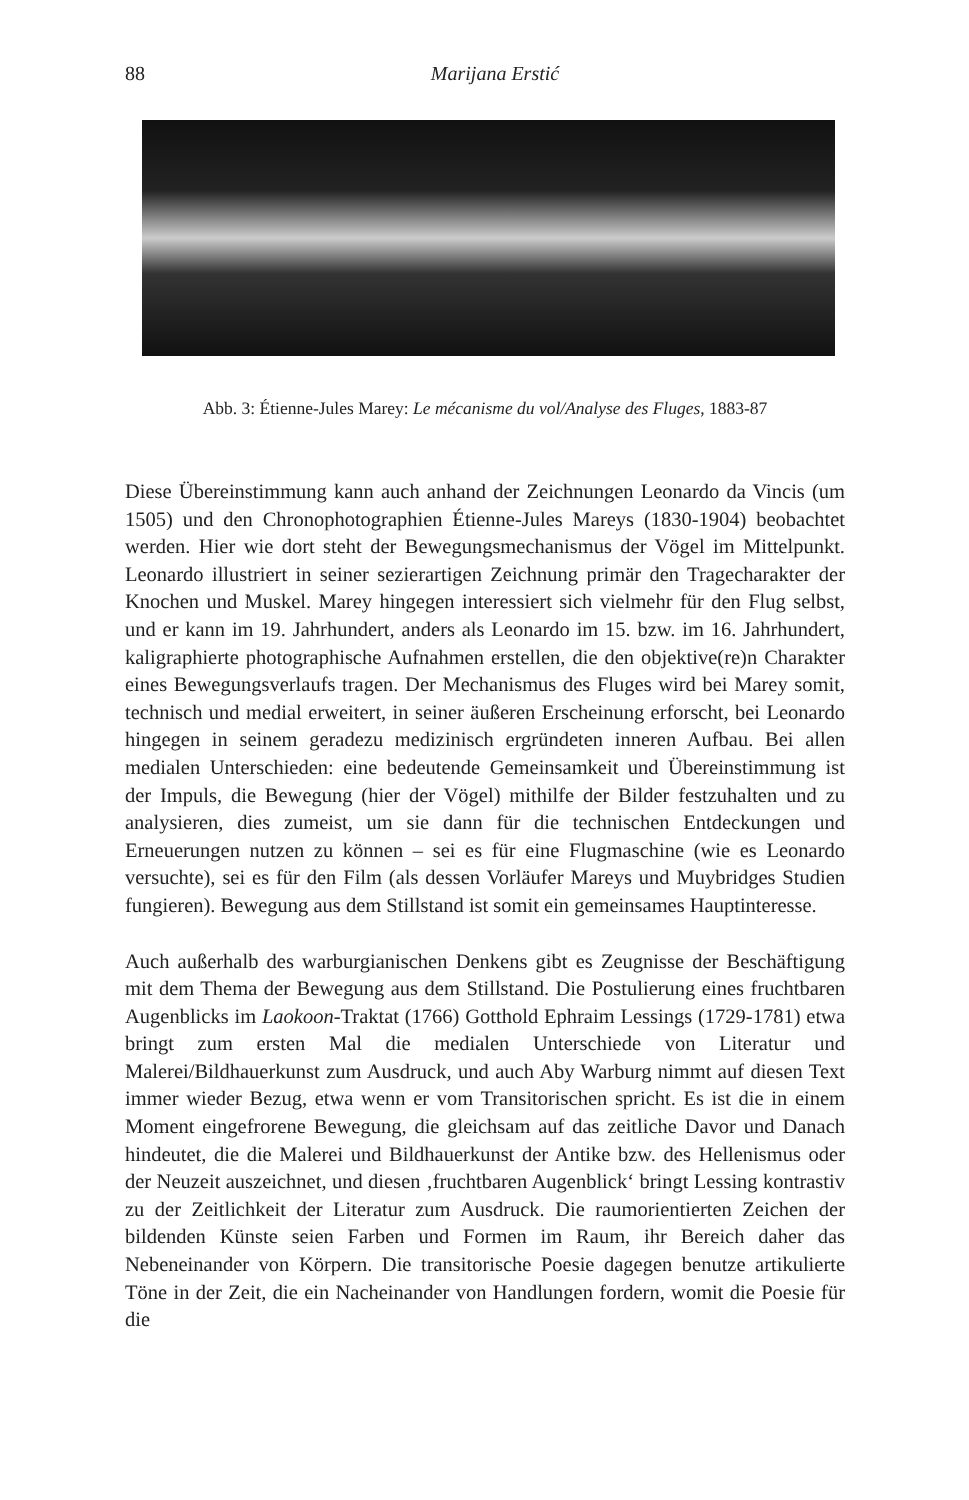88
Marijana Erstić
Abb. 3: Étienne-Jules Marey: Le mécanisme du vol/Analyse des Fluges, 1883-87
Diese Übereinstimmung kann auch anhand der Zeichnungen Leonardo da Vincis (um 1505) und den Chronophotographien Étienne-Jules Mareys (1830-1904) beobachtet werden. Hier wie dort steht der Bewegungsmechanismus der Vögel im Mittelpunkt. Leonardo illustriert in seiner sezierartigen Zeichnung primär den Tragecharakter der Knochen und Muskel. Marey hingegen interessiert sich vielmehr für den Flug selbst, und er kann im 19. Jahrhundert, anders als Leonardo im 15. bzw. im 16. Jahrhundert, kaligraphierte photographische Aufnahmen erstellen, die den objektive(re)n Charakter eines Bewegungsverlaufs tragen. Der Mechanismus des Fluges wird bei Marey somit, technisch und medial erweitert, in seiner äußeren Erscheinung erforscht, bei Leonardo hingegen in seinem geradezu medizinisch ergründeten inneren Aufbau. Bei allen medialen Unterschieden: eine bedeutende Gemeinsamkeit und Übereinstimmung ist der Impuls, die Bewegung (hier der Vögel) mithilfe der Bilder festzuhalten und zu analysieren, dies zumeist, um sie dann für die technischen Entdeckungen und Erneuerungen nutzen zu können – sei es für eine Flugmaschine (wie es Leonardo versuchte), sei es für den Film (als dessen Vorläufer Mareys und Muybridges Studien fungieren). Bewegung aus dem Stillstand ist somit ein gemeinsames Hauptinteresse.
Auch außerhalb des warburgianischen Denkens gibt es Zeugnisse der Beschäftigung mit dem Thema der Bewegung aus dem Stillstand. Die Postulierung eines fruchtbaren Augenblicks im Laokoon-Traktat (1766) Gotthold Ephraim Lessings (1729-1781) etwa bringt zum ersten Mal die medialen Unterschiede von Literatur und Malerei/Bildhauerkunst zum Ausdruck, und auch Aby Warburg nimmt auf diesen Text immer wieder Bezug, etwa wenn er vom Transitorischen spricht. Es ist die in einem Moment eingefrorene Bewegung, die gleichsam auf das zeitliche Davor und Danach hindeutet, die die Malerei und Bildhauerkunst der Antike bzw. des Hellenismus oder der Neuzeit auszeichnet, und diesen ‚fruchtbaren Augenblick‘ bringt Lessing kontrastiv zu der Zeitlichkeit der Literatur zum Ausdruck. Die raumorientierten Zeichen der bildenden Künste seien Farben und Formen im Raum, ihr Bereich daher das Nebeneinander von Körpern. Die transitorische Poesie dagegen benutze artikulierte Töne in der Zeit, die ein Nacheinander von Handlungen fordern, womit die Poesie für die